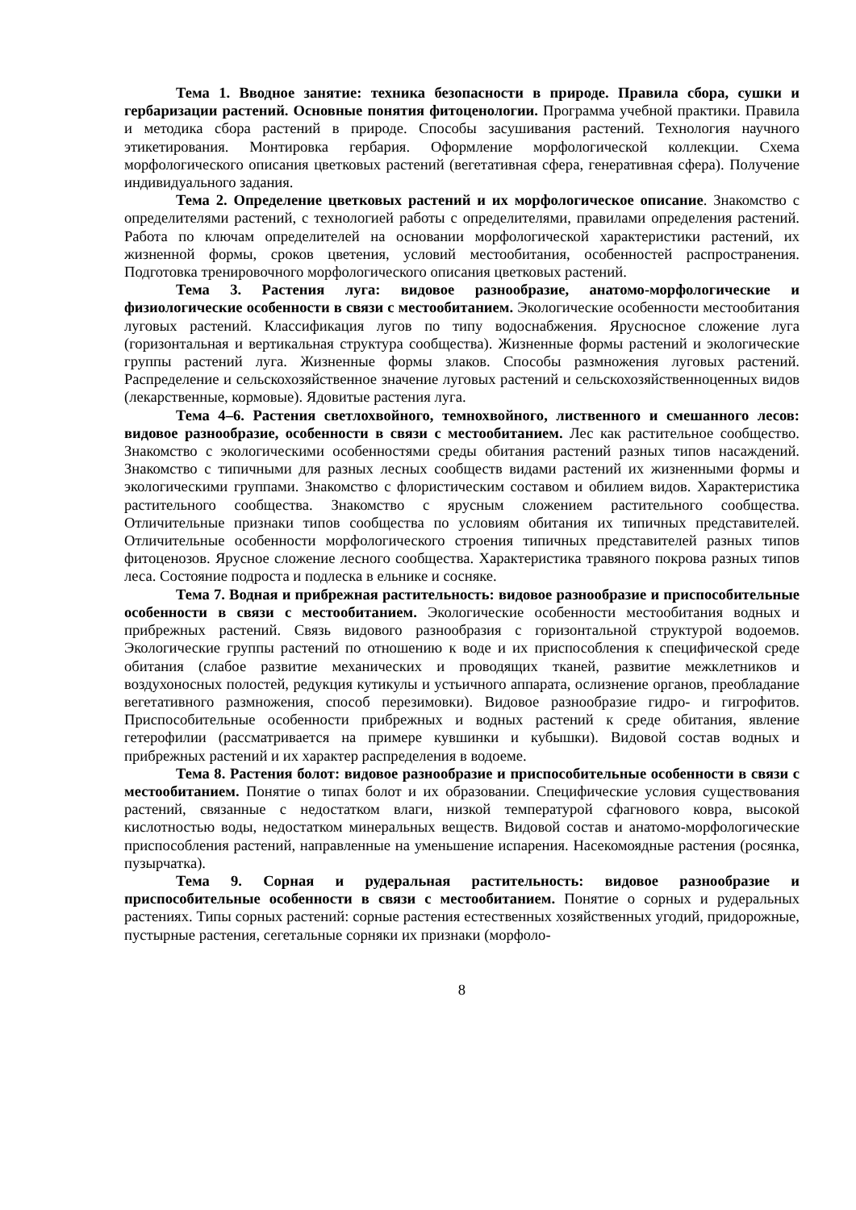Тема 1. Вводное занятие: техника безопасности в природе. Правила сбора, сушки и гербаризации растений. Основные понятия фитоценологии. Программа учебной практики. Правила и методика сбора растений в природе. Способы засушивания растений. Технология научного этикетирования. Монтировка гербария. Оформление морфологической коллекции. Схема морфологического описания цветковых растений (вегетативная сфера, генеративная сфера). Получение индивидуального задания.
Тема 2. Определение цветковых растений и их морфологическое описание. Знакомство с определителями растений, с технологией работы с определителями, правилами определения растений. Работа по ключам определителей на основании морфологической характеристики растений, их жизненной формы, сроков цветения, условий местообитания, особенностей распространения. Подготовка тренировочного морфологического описания цветковых растений.
Тема 3. Растения луга: видовое разнообразие, анатомо-морфологические и физиологические особенности в связи с местообитанием. Экологические особенности местообитания луговых растений. Классификация лугов по типу водоснабжения. Ярусносное сложение луга (горизонтальная и вертикальная структура сообщества). Жизненные формы растений и экологические группы растений луга. Жизненные формы злаков. Способы размножения луговых растений. Распределение и сельскохозяйственное значение луговых растений и сельскохозяйственноценных видов (лекарственные, кормовые). Ядовитые растения луга.
Тема 4–6. Растения светлохвойного, темнохвойного, лиственного и смешанного лесов: видовое разнообразие, особенности в связи с местообитанием. Лес как растительное сообщество. Знакомство с экологическими особенностями среды обитания растений разных типов насаждений. Знакомство с типичными для разных лесных сообществ видами растений их жизненными формы и экологическими группами. Знакомство с флористическим составом и обилием видов. Характеристика растительного сообщества. Знакомство с ярусным сложением растительного сообщества. Отличительные признаки типов сообщества по условиям обитания их типичных представителей. Отличительные особенности морфологического строения типичных представителей разных типов фитоценозов. Ярусное сложение лесного сообщества. Характеристика травяного покрова разных типов леса. Состояние подроста и подлеска в ельнике и сосняке.
Тема 7. Водная и прибрежная растительность: видовое разнообразие и приспособительные особенности в связи с местообитанием. Экологические особенности местообитания водных и прибрежных растений. Связь видового разнообразия с горизонтальной структурой водоемов. Экологические группы растений по отношению к воде и их приспособления к специфической среде обитания (слабое развитие механических и проводящих тканей, развитие межклетников и воздухоносных полостей, редукция кутикулы и устьичного аппарата, ослизнение органов, преобладание вегетативного размножения, способ перезимовки). Видовое разнообразие гидро- и гигрофитов. Приспособительные особенности прибрежных и водных растений к среде обитания, явление гетерофилии (рассматривается на примере кувшинки и кубышки). Видовой состав водных и прибрежных растений и их характер распределения в водоеме.
Тема 8. Растения болот: видовое разнообразие и приспособительные особенности в связи с местообитанием. Понятие о типах болот и их образовании. Специфические условия существования растений, связанные с недостатком влаги, низкой температурой сфагнового ковра, высокой кислотностью воды, недостатком минеральных веществ. Видовой состав и анатомо-морфологические приспособления растений, направленные на уменьшение испарения. Насекомоядные растения (росянка, пузырчатка).
Тема 9. Сорная и рудеральная растительность: видовое разнообразие и приспособительные особенности в связи с местообитанием. Понятие о сорных и рудеральных растениях. Типы сорных растений: сорные растения естественных хозяйственных угодий, придорожные, пустырные растения, сегетальные сорняки их признаки (морфоло-
8